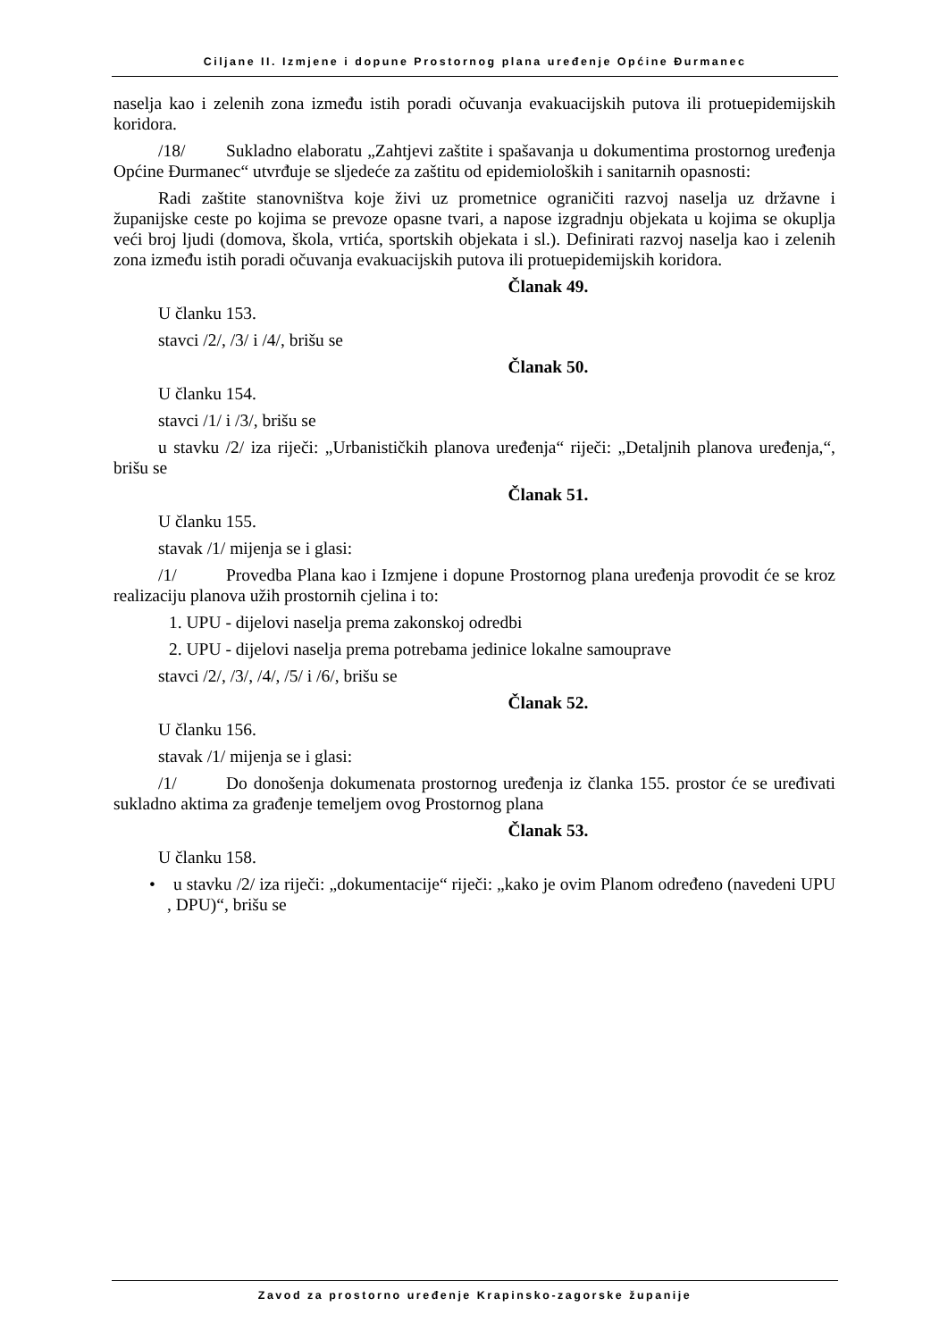Ciljane II. Izmjene i dopune Prostornog plana uređenje Općine Đurmanec
naselja kao i zelenih zona između istih poradi očuvanja evakuacijskih putova ili protuepidemijskih koridora.
/18/ Sukladno elaboratu „Zahtjevi zaštite i spašavanja u dokumentima prostornog uređenja Općine Đurmanec“ utvrđuje se sljedeće za zaštitu od epidemioloških i sanitarnih opasnosti:
Radi zaštite stanovništva koje živi uz prometnice ograničiti razvoj naselja uz državne i županijske ceste po kojima se prevoze opasne tvari, a napose izgradnju objekata u kojima se okuplja veći broj ljudi (domova, škola, vrtića, sportskih objekata i sl.). Definirati razvoj naselja kao i zelenih zona između istih poradi očuvanja evakuacijskih putova ili protuepidemijskih koridora.
Članak 49.
U članku 153.
stavci /2/, /3/ i /4/, brišu se
Članak 50.
U članku 154.
stavci /1/ i /3/, brišu se
u stavku /2/ iza riječi: „Urbanističkih planova uređenja“ riječi: „Detaljnih planova uređenja,“, brišu se
Članak 51.
U članku 155.
stavak /1/ mijenja se i glasi:
/1/ Provedba Plana kao i Izmjene i dopune Prostornog plana uređenja provodit će se kroz realizaciju planova užih prostornih cjelina i to:
1. UPU - dijelovi naselja prema zakonskoj odredbi
2. UPU - dijelovi naselja prema potrebama jedinice lokalne samouprave
stavci /2/, /3/, /4/, /5/ i /6/, brišu se
Članak 52.
U članku 156.
stavak /1/ mijenja se i glasi:
/1/ Do donošenja dokumenata prostornog uređenja iz članka 155. prostor će se uređivati sukladno aktima za građenje temeljem ovog Prostornog plana
Članak 53.
U članku 158.
• u stavku /2/ iza riječi: „dokumentacije“ riječi: „kako je ovim Planom određeno (navedeni UPU , DPU)“, brišu se
Zavod za prostorno uređenje Krapinsko-zagorske županije